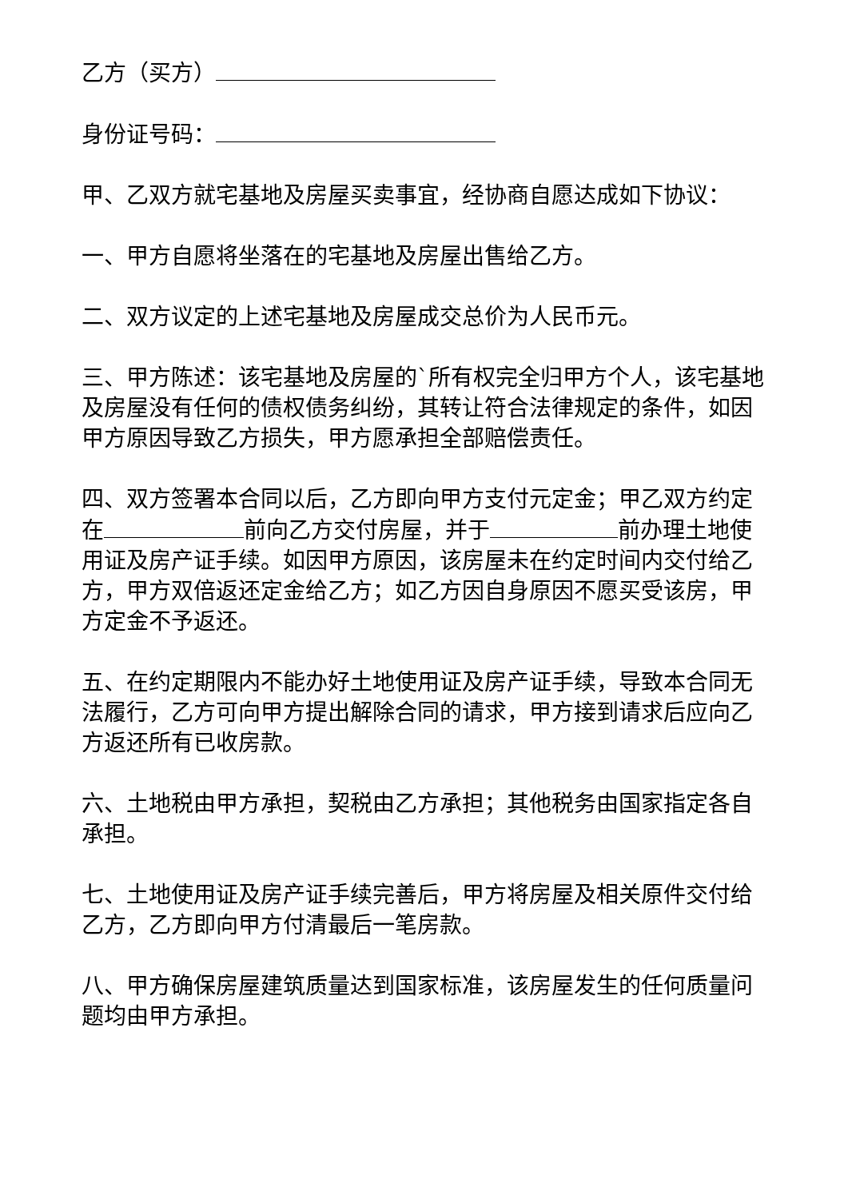乙方（买方）
身份证号码：
甲、乙双方就宅基地及房屋买卖事宜，经协商自愿达成如下协议：
一、甲方自愿将坐落在的宅基地及房屋出售给乙方。
二、双方议定的上述宅基地及房屋成交总价为人民币元。
三、甲方陈述：该宅基地及房屋的`所有权完全归甲方个人，该宅基地及房屋没有任何的债权债务纠纷，其转让符合法律规定的条件，如因甲方原因导致乙方损失，甲方愿承担全部赔偿责任。
四、双方签署本合同以后，乙方即向甲方支付元定金；甲乙双方约定在 前向乙方交付房屋，并于 前办理土地使用证及房产证手续。如因甲方原因，该房屋未在约定时间内交付给乙方，甲方双倍返还定金给乙方；如乙方因自身原因不愿买受该房，甲方定金不予返还。
五、在约定期限内不能办好土地使用证及房产证手续，导致本合同无法履行，乙方可向甲方提出解除合同的请求，甲方接到请求后应向乙方返还所有已收房款。
六、土地税由甲方承担，契税由乙方承担；其他税务由国家指定各自承担。
七、土地使用证及房产证手续完善后，甲方将房屋及相关原件交付给乙方，乙方即向甲方付清最后一笔房款。
八、甲方确保房屋建筑质量达到国家标准，该房屋发生的任何质量问题均由甲方承担。